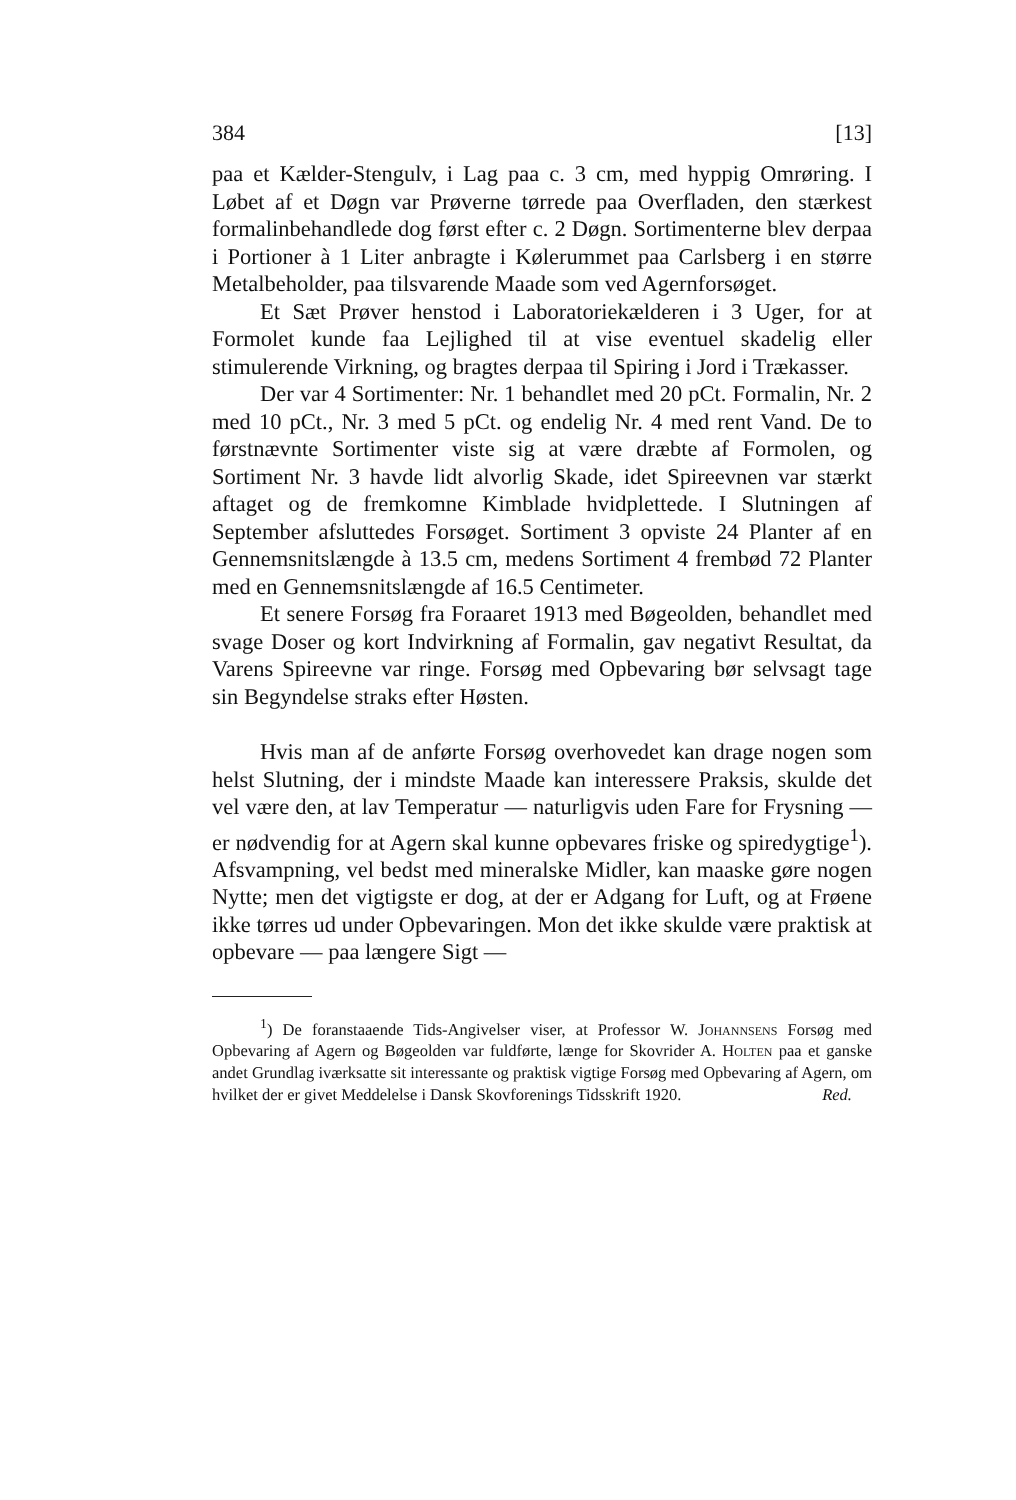384 [13]
paa et Kælder-Stengulv, i Lag paa c. 3 cm, med hyppig Omrøring. I Løbet af et Døgn var Prøverne tørrede paa Overfladen, den stærkest formalinbehandlede dog først efter c. 2 Døgn. Sortimenterne blev derpaa i Portioner à 1 Liter anbragte i Kølerummet paa Carlsberg i en større Metalbeholder, paa tilsvarende Maade som ved Agernforsøget.
Et Sæt Prøver henstod i Laboratoriekælderen i 3 Uger, for at Formolet kunde faa Lejlighed til at vise eventuel skadelig eller stimulerende Virkning, og bragtes derpaa til Spiring i Jord i Trækasser.
Der var 4 Sortimenter: Nr. 1 behandlet med 20 pCt. Formalin, Nr. 2 med 10 pCt., Nr. 3 med 5 pCt. og endelig Nr. 4 med rent Vand. De to førstnævnte Sortimenter viste sig at være dræbte af Formolen, og Sortiment Nr. 3 havde lidt alvorlig Skade, idet Spireevnen var stærkt aftaget og de fremkomne Kimblade hvidplettede. I Slutningen af September afsluttedes Forsøget. Sortiment 3 opviste 24 Planter af en Gennemsnitslængde à 13.5 cm, medens Sortiment 4 frembød 72 Planter med en Gennemsnitslængde af 16.5 Centimeter.
Et senere Forsøg fra Foraaret 1913 med Bøgeolden, behandlet med svage Doser og kort Indvirkning af Formalin, gav negativt Resultat, da Varens Spireevne var ringe. Forsøg med Opbevaring bør selvsagt tage sin Begyndelse straks efter Høsten.
Hvis man af de anførte Forsøg overhovedet kan drage nogen som helst Slutning, der i mindste Maade kan interessere Praksis, skulde det vel være den, at lav Temperatur — naturligvis uden Fare for Frysning — er nødvendig for at Agern skal kunne opbevares friske og spiredygtige<sup>1</sup>). Afsvampning, vel bedst med mineralske Midler, kan maaske gøre nogen Nytte; men det vigtigste er dog, at der er Adgang for Luft, og at Frøene ikke tørres ud under Opbevaringen. Mon det ikke skulde være praktisk at opbevare — paa længere Sigt —
<sup>1</sup>) De foranstaaende Tids-Angivelser viser, at Professor W. Johannsens Forsøg med Opbevaring af Agern og Bøgeolden var fuldførte, længe for Skovrider A. Holten paa et ganske andet Grundlag iværksatte sit interessante og praktisk vigtige Forsøg med Opbevaring af Agern, om hvilket der er givet Meddelelse i Dansk Skovforenings Tidsskrift 1920. Red.